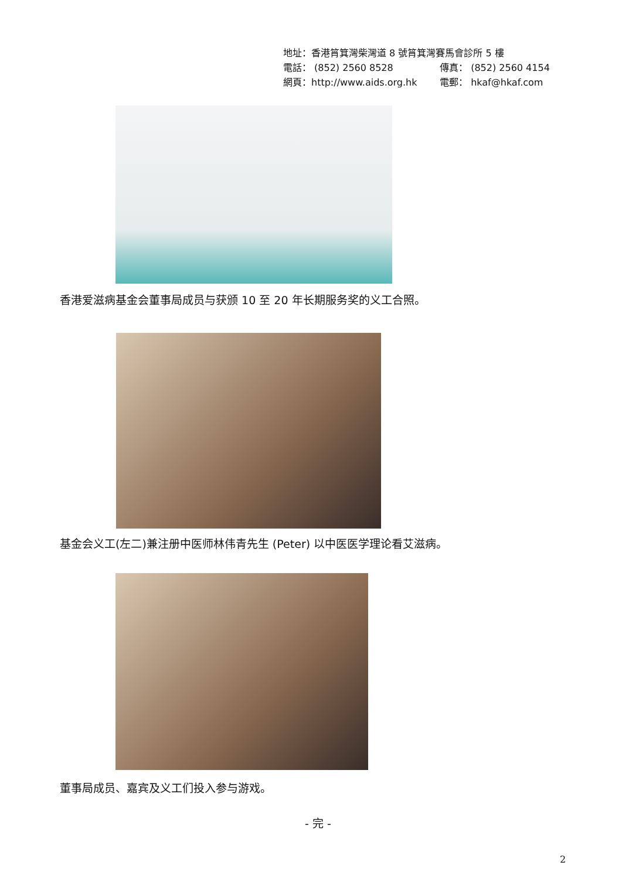地址：香港筲箕灣柴灣道 8 號筲箕灣賽馬會診所 5 樓
電話： (852) 2560 8528 傳真： (852) 2560 4154
網頁：http://www.aids.org.hk 電郵： hkaf@hkaf.com
香港爱滋病基金会董事局成员与获颁 10 至 20 年长期服务奖的义工合照。
基金会义工(左二)兼注册中医师林伟青先生 (Peter) 以中医医学理论看艾滋病。
董事局成员、嘉宾及义工们投入参与游戏。
- 完 -
2